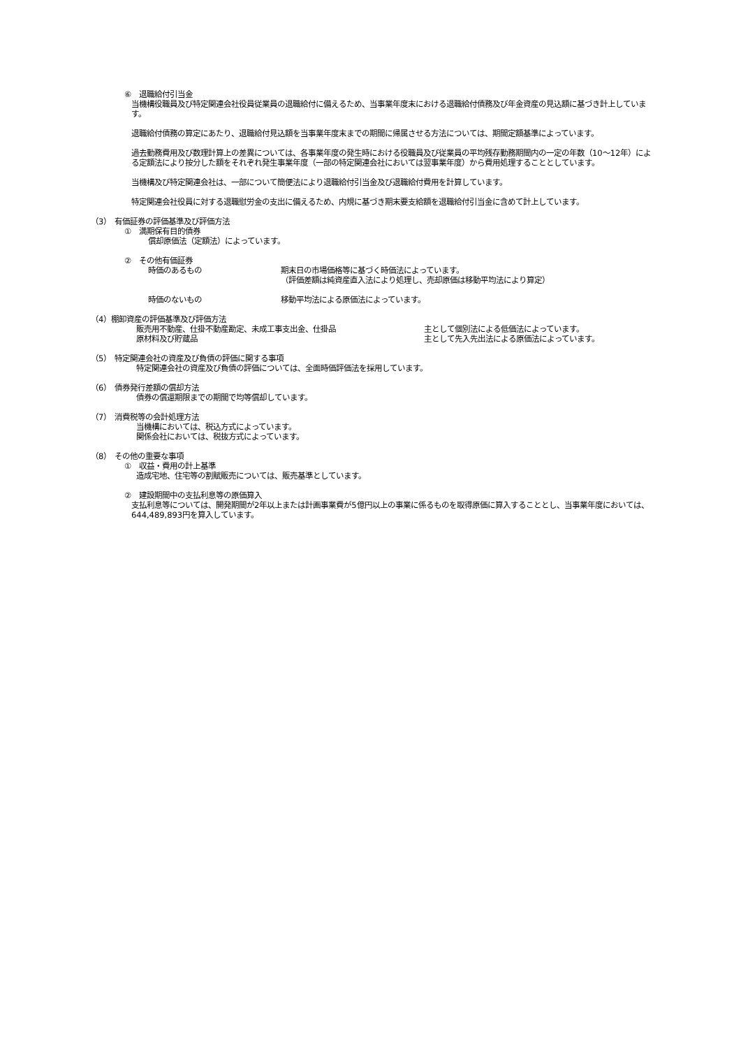⑥　退職給付引当金
当機構役職員及び特定関連会社役員従業員の退職給付に備えるため、当事業年度末における退職給付債務及び年金資産の見込額に基づき計上しています。
退職給付債務の算定にあたり、退職給付見込額を当事業年度末までの期間に帰属させる方法については、期間定額基準によっています。
過去勤務費用及び数理計算上の差異については、各事業年度の発生時における役職員及び従業員の平均残存勤務期間内の一定の年数（10～12年）による定額法により按分した額をそれぞれ発生事業年度（一部の特定関連会社においては翌事業年度）から費用処理することとしています。
当機構及び特定関連会社は、一部について簡便法により退職給付引当金及び退職給付費用を計算しています。
特定関連会社役員に対する退職慰労金の支出に備えるため、内規に基づき期末要支給額を退職給付引当金に含めて計上しています。
（3）　有価証券の評価基準及び評価方法
①　満期保有目的債券
償却原価法（定額法）によっています。
②　その他有価証券
時価のあるもの 期末日の市場価格等に基づく時価法によっています。
（評価差額は純資産直入法により処理し、売却原価は移動平均法により算定）
時価のないもの 移動平均法による原価法によっています。
（4）棚卸資産の評価基準及び評価方法
販売用不動産、仕掛不動産勘定、未成工事支出金、仕掛品 主として個別法による低価法によっています。
原材料及び貯蔵品 主として先入先出法による原価法によっています。
（5）　特定関連会社の資産及び負債の評価に関する事項
特定関連会社の資産及び負債の評価については、全面時価評価法を採用しています。
（6）　債券発行差額の償却方法
債券の償還期限までの期間で均等償却しています。
（7）　消費税等の会計処理方法
当機構においては、税込方式によっています。
関係会社においては、税抜方式によっています。
（8）　その他の重要な事項
①　収益・費用の計上基準
造成宅地、住宅等の割賦販売については、販売基準としています。
②　建設期間中の支払利息等の原価算入
支払利息等については、開発期間が2年以上または計画事業費が5億円以上の事業に係るものを取得原価に算入することとし、当事業年度においては、644,489,893円を算入しています。